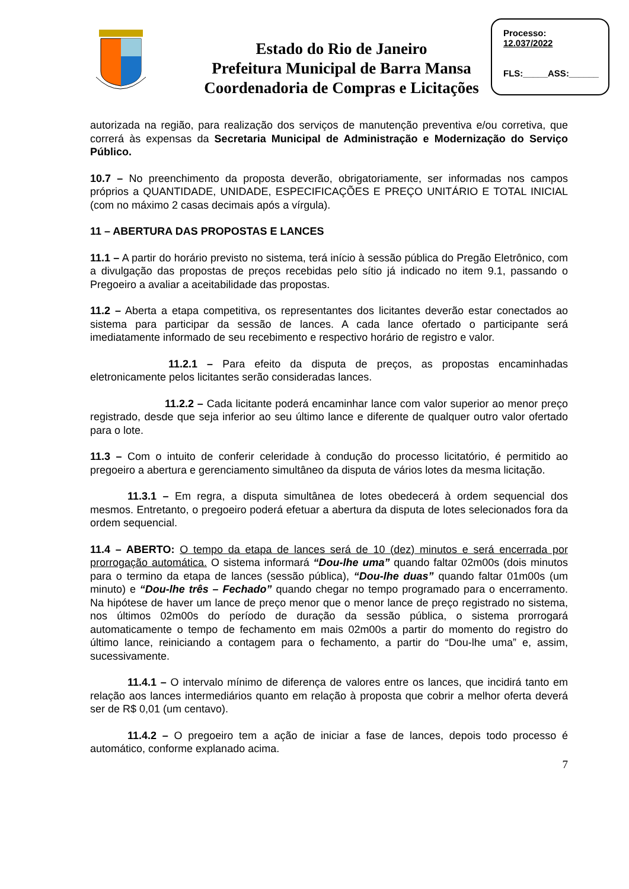Estado do Rio de Janeiro
Prefeitura Municipal de Barra Mansa
Coordenadoria de Compras e Licitações
Processo:
12.037/2022
FLS:_____ASS:______
autorizada na região, para realização dos serviços de manutenção preventiva e/ou corretiva, que correrá às expensas da Secretaria Municipal de Administração e Modernização do Serviço Público.
10.7 – No preenchimento da proposta deverão, obrigatoriamente, ser informadas nos campos próprios a QUANTIDADE, UNIDADE, ESPECIFICAÇÕES E PREÇO UNITÁRIO E TOTAL INICIAL (com no máximo 2 casas decimais após a vírgula).
11 – ABERTURA DAS PROPOSTAS E LANCES
11.1 – A partir do horário previsto no sistema, terá início à sessão pública do Pregão Eletrônico, com a divulgação das propostas de preços recebidas pelo sítio já indicado no item 9.1, passando o Pregoeiro a avaliar a aceitabilidade das propostas.
11.2 – Aberta a etapa competitiva, os representantes dos licitantes deverão estar conectados ao sistema para participar da sessão de lances. A cada lance ofertado o participante será imediatamente informado de seu recebimento e respectivo horário de registro e valor.
11.2.1 – Para efeito da disputa de preços, as propostas encaminhadas eletronicamente pelos licitantes serão consideradas lances.
11.2.2 – Cada licitante poderá encaminhar lance com valor superior ao menor preço registrado, desde que seja inferior ao seu último lance e diferente de qualquer outro valor ofertado para o lote.
11.3 – Com o intuito de conferir celeridade à condução do processo licitatório, é permitido ao pregoeiro a abertura e gerenciamento simultâneo da disputa de vários lotes da mesma licitação.
11.3.1 – Em regra, a disputa simultânea de lotes obedecerá à ordem sequencial dos mesmos. Entretanto, o pregoeiro poderá efetuar a abertura da disputa de lotes selecionados fora da ordem sequencial.
11.4 – ABERTO: O tempo da etapa de lances será de 10 (dez) minutos e será encerrada por prorrogação automática. O sistema informará “Dou-lhe uma” quando faltar 02m00s (dois minutos para o termino da etapa de lances (sessão pública), “Dou-lhe duas” quando faltar 01m00s (um minuto) e “Dou-lhe três – Fechado” quando chegar no tempo programado para o encerramento. Na hipótese de haver um lance de preço menor que o menor lance de preço registrado no sistema, nos últimos 02m00s do período de duração da sessão pública, o sistema prorrogará automaticamente o tempo de fechamento em mais 02m00s a partir do momento do registro do último lance, reiniciando a contagem para o fechamento, a partir do “Dou-lhe uma” e, assim, sucessivamente.
11.4.1 – O intervalo mínimo de diferença de valores entre os lances, que incidirá tanto em relação aos lances intermediários quanto em relação à proposta que cobrir a melhor oferta deverá ser de R$ 0,01 (um centavo).
11.4.2 – O pregoeiro tem a ação de iniciar a fase de lances, depois todo processo é automático, conforme explanado acima.
7